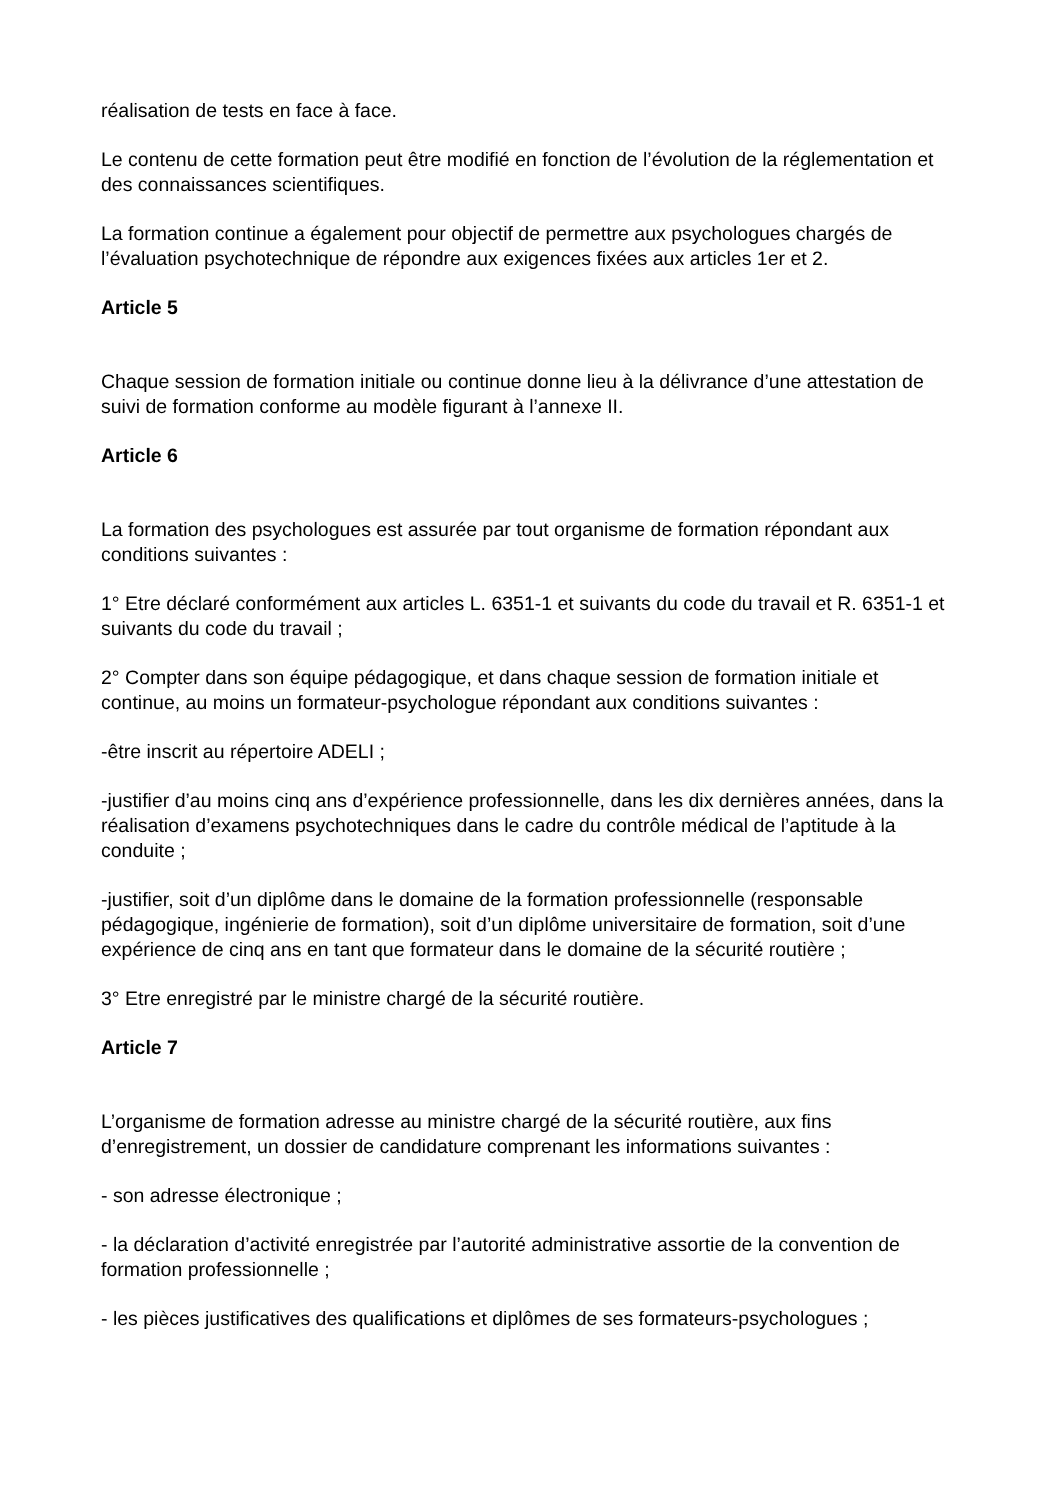réalisation de tests en face à face.
Le contenu de cette formation peut être modifié en fonction de l’évolution de la réglementation et des connaissances scientifiques.
La formation continue a également pour objectif de permettre aux psychologues chargés de l’évaluation psychotechnique de répondre aux exigences fixées aux articles 1er et 2.
Article 5
Chaque session de formation initiale ou continue donne lieu à la délivrance d’une attestation de suivi de formation conforme au modèle figurant à l’annexe II.
Article 6
La formation des psychologues est assurée par tout organisme de formation répondant aux conditions suivantes :
1° Etre déclaré conformément aux articles L. 6351-1 et suivants du code du travail et R. 6351-1 et suivants du code du travail ;
2° Compter dans son équipe pédagogique, et dans chaque session de formation initiale et continue, au moins un formateur-psychologue répondant aux conditions suivantes :
-être inscrit au répertoire ADELI ;
-justifier d’au moins cinq ans d’expérience professionnelle, dans les dix dernières années, dans la réalisation d’examens psychotechniques dans le cadre du contrôle médical de l’aptitude à la conduite ;
-justifier, soit d’un diplôme dans le domaine de la formation professionnelle (responsable pédagogique, ingénierie de formation), soit d’un diplôme universitaire de formation, soit d’une expérience de cinq ans en tant que formateur dans le domaine de la sécurité routière ;
3° Etre enregistré par le ministre chargé de la sécurité routière.
Article 7
L’organisme de formation adresse au ministre chargé de la sécurité routière, aux fins d’enregistrement, un dossier de candidature comprenant les informations suivantes :
- son adresse électronique ;
- la déclaration d’activité enregistrée par l’autorité administrative assortie de la convention de formation professionnelle ;
- les pièces justificatives des qualifications et diplômes de ses formateurs-psychologues ;